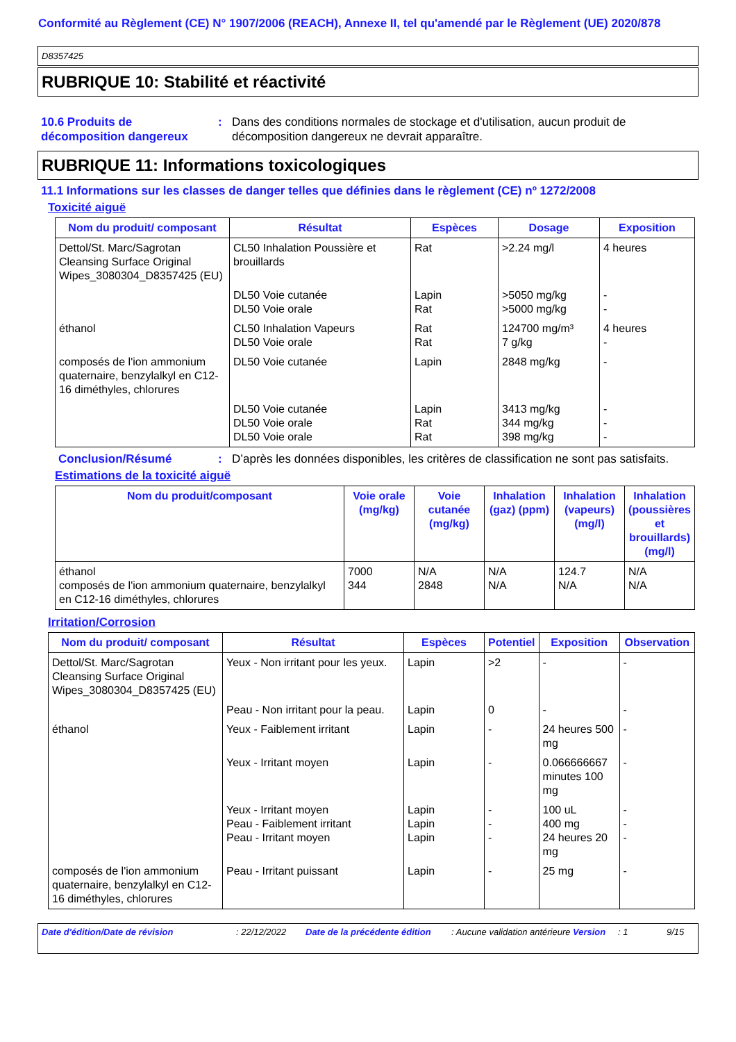Conformité au Règlement (CE) N° 1907/2006 (REACH), Annexe II, tel qu'amendé par le Règlement (UE) 2020/878
D8357425
RUBRIQUE 10: Stabilité et réactivité
10.6 Produits de décomposition dangereux
: Dans des conditions normales de stockage et d'utilisation, aucun produit de décomposition dangereux ne devrait apparaître.
RUBRIQUE 11: Informations toxicologiques
11.1 Informations sur les classes de danger telles que définies dans le règlement (CE) nº 1272/2008
Toxicité aiguë
| Nom du produit/ composant | Résultat | Espèces | Dosage | Exposition |
| --- | --- | --- | --- | --- |
| Dettol/St. Marc/Sagrotan Cleansing Surface Original Wipes_3080304_D8357425 (EU) | CL50 Inhalation Poussière et brouillards | Rat | >2.24 mg/l | 4 heures |
| | DL50 Voie cutanée DL50 Voie orale | Lapin Rat | >5050 mg/kg >5000 mg/kg | - - |
| éthanol | CL50 Inhalation Vapeurs DL50 Voie orale | Rat Rat | 124700 mg/m³ 7 g/kg | 4 heures - |
| composés de l'ion ammonium quaternaire, benzylalkyl en C12-16 diméthyles, chlorures | DL50 Voie cutanée | Lapin | 2848 mg/kg | - |
| | DL50 Voie cutanée DL50 Voie orale DL50 Voie orale | Lapin Rat Rat | 3413 mg/kg 344 mg/kg 398 mg/kg | - - - |
Conclusion/Résumé : D’après les données disponibles, les critères de classification ne sont pas satisfaits.
Estimations de la toxicité aiguë
| Nom du produit/composant | Voie orale (mg/kg) | Voie cutanée (mg/kg) | Inhalation (gaz) (ppm) | Inhalation (vapeurs) (mg/l) | Inhalation (poussières et brouillards) (mg/l) |
| --- | --- | --- | --- | --- | --- |
| éthanol composés de l'ion ammonium quaternaire, benzylalkyl en C12-16 diméthyles, chlorures | 7000 344 | N/A 2848 | N/A N/A | 124.7 N/A | N/A N/A |
Irritation/Corrosion
| Nom du produit/ composant | Résultat | Espèces | Potentiel | Exposition | Observation |
| --- | --- | --- | --- | --- | --- |
| Dettol/St. Marc/Sagrotan Cleansing Surface Original Wipes_3080304_D8357425 (EU) | Yeux - Non irritant pour les yeux. | Lapin | >2 | - | - |
| | Peau - Non irritant pour la peau. | Lapin | 0 | - | - |
| éthanol | Yeux - Faiblement irritant | Lapin | - | 24 heures 500 mg | - |
| | Yeux - Irritant moyen | Lapin | - | 0.066666667 minutes 100 mg | - |
| | Yeux - Irritant moyen Peau - Faiblement irritant Peau - Irritant moyen | Lapin Lapin Lapin | - - - | 100 uL 400 mg 24 heures 20 mg | - - - |
| composés de l'ion ammonium quaternaire, benzylalkyl en C12-16 diméthyles, chlorures | Peau - Irritant puissant | Lapin | - | 25 mg | - |
Date d'édition/Date de révision : 22/12/2022 Date de la précédente édition
: Aucune validation antérieure
Version : 1 9/15